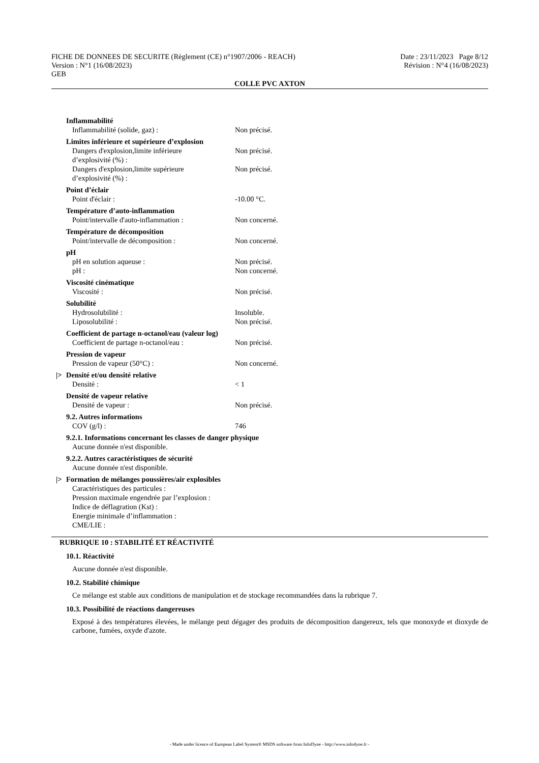FICHE DE DONNEES DE SECURITE (Règlement (CE) n°1907/2006 - REACH)
Version : N°1 (16/08/2023)
GEB
Date : 23/11/2023 Page 8/12
Révision : N°4 (16/08/2023)
COLLE PVC AXTON
Inflammabilité
Inflammabilité (solide, gaz) : Non précisé.
Limites inférieure et supérieure d’explosion
Dangers d'explosion,limite inférieure
d’explosivité (%) :
Non précisé.
Dangers d'explosion,limite supérieure
d’explosivité (%) :
Non précisé.
Point d’éclair
Point d'éclair : -10.00 °C.
Température d’auto-inflammation
Point/intervalle d'auto-inflammation :
Non concerné.
Température de décomposition
Point/intervalle de décomposition : Non concerné.
pH
pH en solution aqueuse : Non précisé.
pH : Non concerné.
Viscosité cinématique
Viscosité : Non précisé.
Solubilité
Hydrosolubilité : Insoluble.
Liposolubilité : Non précisé.
Coefficient de partage n-octanol/eau (valeur log)
Coefficient de partage n-octanol/eau :
Non précisé.
Pression de vapeur
Pression de vapeur (50°C) : Non concerné.
|> Densité et/ou densité relative
Densité : < 1
Densité de vapeur relative
Densité de vapeur : Non précisé.
9.2. Autres informations
COV (g/l) : 746
9.2.1. Informations concernant les classes de danger physique
Aucune donnée n'est disponible.
9.2.2. Autres caractéristiques de sécurité
Aucune donnée n'est disponible.
|> Formation de mélanges poussières/air explosibles
Caractéristiques des particules :
Pression maximale engendrée par l’explosion :
Indice de déflagration (Kst) :
Energie minimale d’inflammation :
CME/LIE :
RUBRIQUE 10 : STABILITÉ ET RÉACTIVITÉ
10.1. Réactivité
Aucune donnée n'est disponible.
10.2. Stabilité chimique
Ce mélange est stable aux conditions de manipulation et de stockage recommandées dans la rubrique 7.
10.3. Possibilité de réactions dangereuses
Exposé à des températures élevées, le mélange peut dégager des produits de décomposition dangereux, tels que monoxyde et dioxyde de carbone, fumées, oxyde d'azote.
- Made under licence of European Label System® MSDS software from InfoDyne - http://www.infodyne.fr -